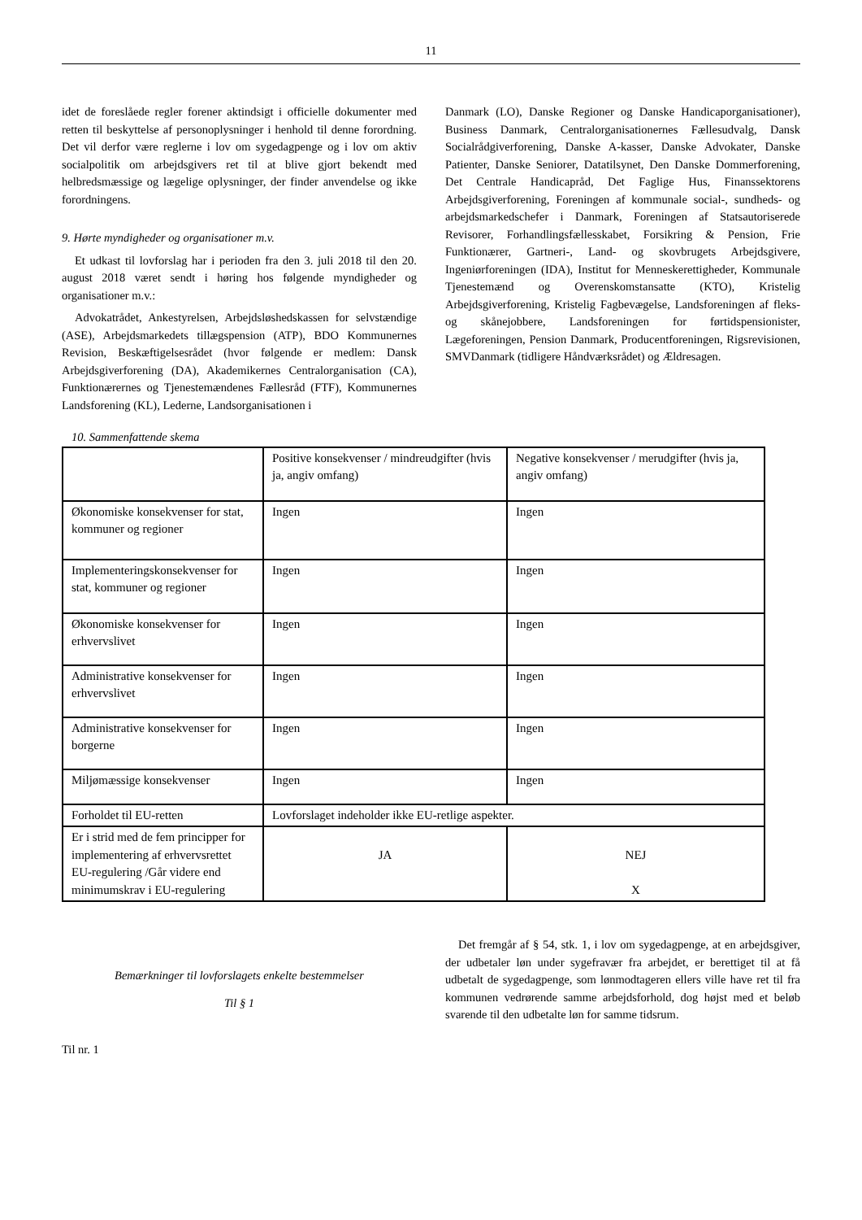11
idet de foreslåede regler forener aktindsigt i officielle dokumenter med retten til beskyttelse af personoplysninger i henhold til denne forordning. Det vil derfor være reglerne i lov om sygedagpenge og i lov om aktiv socialpolitik om arbejdsgivers ret til at blive gjort bekendt med helbredsmæssige og lægelige oplysninger, der finder anvendelse og ikke forordningens.
9. Hørte myndigheder og organisationer m.v.
Et udkast til lovforslag har i perioden fra den 3. juli 2018 til den 20. august 2018 været sendt i høring hos følgende myndigheder og organisationer m.v.:
Advokatrådet, Ankestyrelsen, Arbejdsløshedskassen for selvstændige (ASE), Arbejdsmarkedets tillægspension (ATP), BDO Kommunernes Revision, Beskæftigelsesrådet (hvor følgende er medlem: Dansk Arbejdsgiverforening (DA), Akademikernes Centralorganisation (CA), Funktionærernes og Tjenestemændenes Fællesråd (FTF), Kommunernes Landsforening (KL), Lederne, Landsorganisationen i
Danmark (LO), Danske Regioner og Danske Handicaporganisationer), Business Danmark, Centralorganisationernes Fællesudvalg, Dansk Socialrådgiverforening, Danske A-kasser, Danske Advokater, Danske Patienter, Danske Seniorer, Datatilsynet, Den Danske Dommerforening, Det Centrale Handicapråd, Det Faglige Hus, Finanssektorens Arbejdsgiverforening, Foreningen af kommunale social-, sundheds- og arbejdsmarkedschefer i Danmark, Foreningen af Statsautoriserede Revisorer, Forhandlingsfællesskabet, Forsikring & Pension, Frie Funktionærer, Gartneri-, Land- og skovbrugets Arbejdsgivere, Ingeniørforeningen (IDA), Institut for Menneskerettigheder, Kommunale Tjenestemænd og Overenskomstansatte (KTO), Kristelig Arbejdsgiverforening, Kristelig Fagbevægelse, Landsforeningen af fleks- og skånejobbere, Landsforeningen for førtidspensionister, Lægeforeningen, Pension Danmark, Producentforeningen, Rigsrevisionen, SMVDanmark (tidligere Håndværksrådet) og Ældresagen.
10. Sammenfattende skema
| | Positive konsekvenser / mindreudgifter (hvis ja, angiv omfang) | Negative konsekvenser / merudgifter (hvis ja, angiv omfang) |
| Økonomiske konsekvenser for stat, kommuner og regioner | Ingen | Ingen |
| Implementeringskonsekvenser for stat, kommuner og regioner | Ingen | Ingen |
| Økonomiske konsekvenser for erhvervslivet | Ingen | Ingen |
| Administrative konsekvenser for erhvervslivet | Ingen | Ingen |
| Administrative konsekvenser for borgerne | Ingen | Ingen |
| Miljømæssige konsekvenser | Ingen | Ingen |
| Forholdet til EU-retten | Lovforslaget indeholder ikke EU-retlige aspekter. | |
| Er i strid med de fem principper for implementering af erhvervsrettet EU-regulering /Går videre end minimumskrav i EU-regulering | JA | NEJ X |
Bemærkninger til lovforslagets enkelte bestemmelser
Til § 1
Til nr. 1
Det fremgår af § 54, stk. 1, i lov om sygedagpenge, at en arbejdsgiver, der udbetaler løn under sygefravær fra arbejdet, er berettiget til at få udbetalt de sygedagpenge, som lønmodtageren ellers ville have ret til fra kommunen vedrørende samme arbejdsforhold, dog højst med et beløb svarende til den udbetalte løn for samme tidsrum.